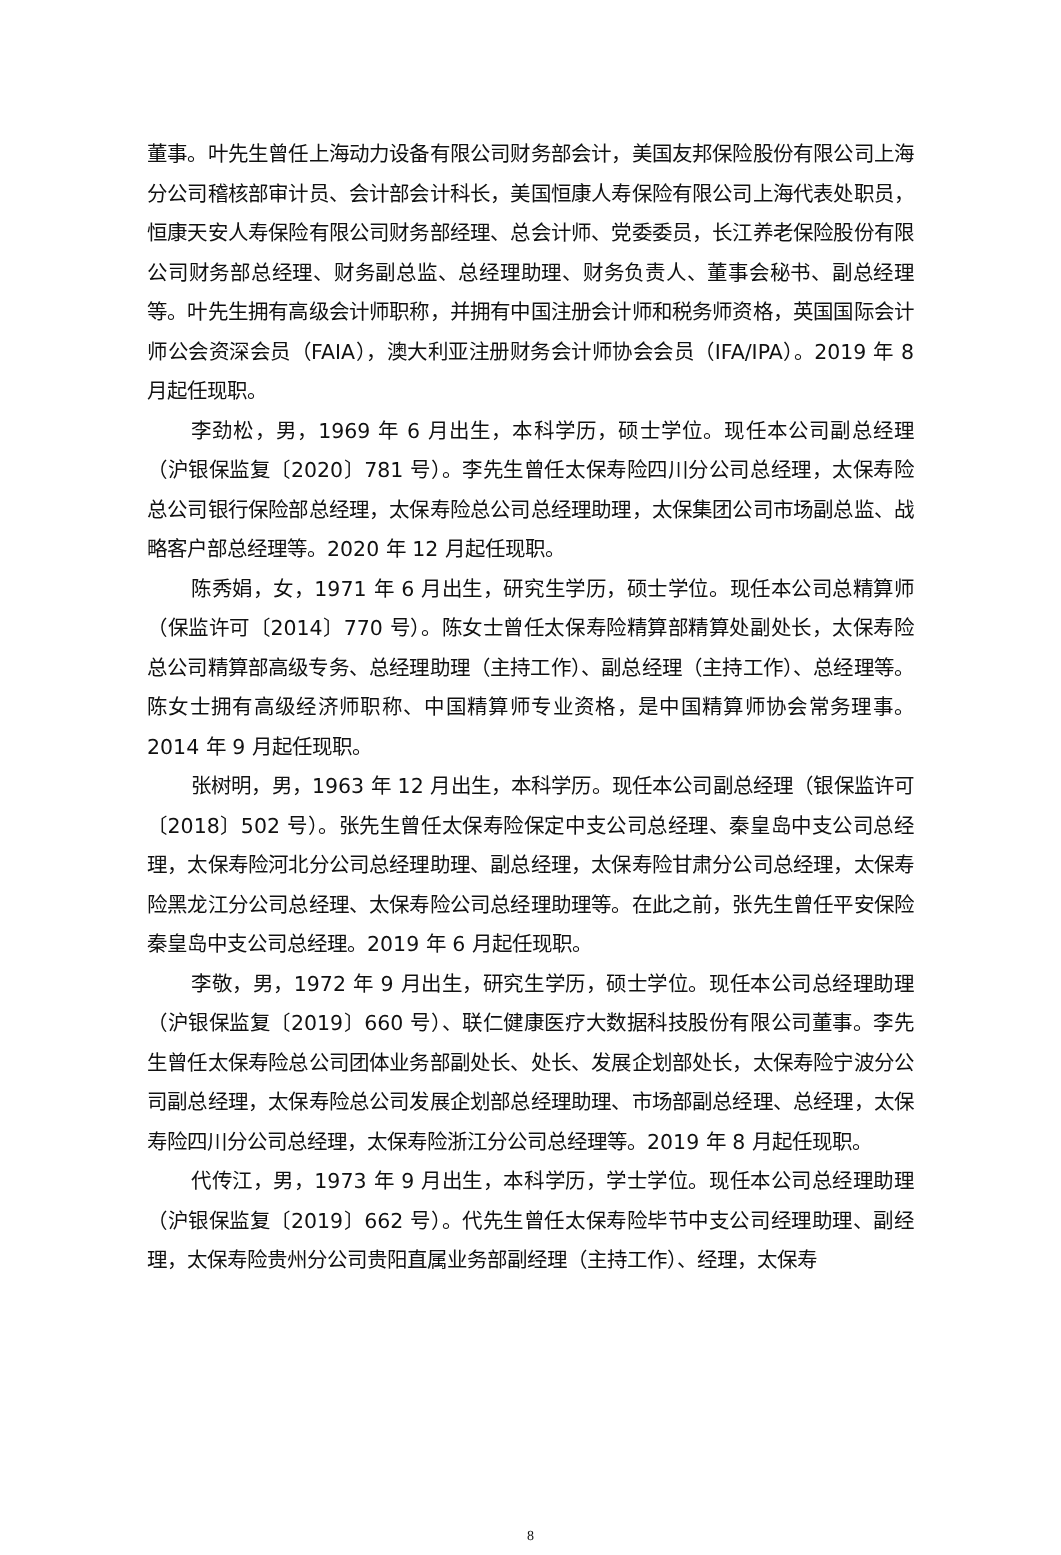董事。叶先生曾任上海动力设备有限公司财务部会计，美国友邦保险股份有限公司上海分公司稽核部审计员、会计部会计科长，美国恒康人寿保险有限公司上海代表处职员，恒康天安人寿保险有限公司财务部经理、总会计师、党委委员，长江养老保险股份有限公司财务部总经理、财务副总监、总经理助理、财务负责人、董事会秘书、副总经理等。叶先生拥有高级会计师职称，并拥有中国注册会计师和税务师资格，英国国际会计师公会资深会员（FAIA），澳大利亚注册财务会计师协会会员（IFA/IPA）。2019 年 8 月起任现职。
李劲松，男，1969 年 6 月出生，本科学历，硕士学位。现任本公司副总经理（沪银保监复〔2020〕781 号）。李先生曾任太保寿险四川分公司总经理，太保寿险总公司银行保险部总经理，太保寿险总公司总经理助理，太保集团公司市场副总监、战略客户部总经理等。2020 年 12 月起任现职。
陈秀娟，女，1971 年 6 月出生，研究生学历，硕士学位。现任本公司总精算师（保监许可〔2014〕770 号）。陈女士曾任太保寿险精算部精算处副处长，太保寿险总公司精算部高级专务、总经理助理（主持工作）、副总经理（主持工作）、总经理等。陈女士拥有高级经济师职称、中国精算师专业资格，是中国精算师协会常务理事。2014 年 9 月起任现职。
张树明，男，1963 年 12 月出生，本科学历。现任本公司副总经理（银保监许可〔2018〕502 号）。张先生曾任太保寿险保定中支公司总经理、秦皇岛中支公司总经理，太保寿险河北分公司总经理助理、副总经理，太保寿险甘肃分公司总经理，太保寿险黑龙江分公司总经理、太保寿险公司总经理助理等。在此之前，张先生曾任平安保险秦皇岛中支公司总经理。2019 年 6 月起任现职。
李敬，男，1972 年 9 月出生，研究生学历，硕士学位。现任本公司总经理助理（沪银保监复〔2019〕660 号）、联仁健康医疗大数据科技股份有限公司董事。李先生曾任太保寿险总公司团体业务部副处长、处长、发展企划部处长，太保寿险宁波分公司副总经理，太保寿险总公司发展企划部总经理助理、市场部副总经理、总经理，太保寿险四川分公司总经理，太保寿险浙江分公司总经理等。2019 年 8 月起任现职。
代传江，男，1973 年 9 月出生，本科学历，学士学位。现任本公司总经理助理（沪银保监复〔2019〕662 号）。代先生曾任太保寿险毕节中支公司经理助理、副经理，太保寿险贵州分公司贵阳直属业务部副经理（主持工作）、经理，太保寿
8